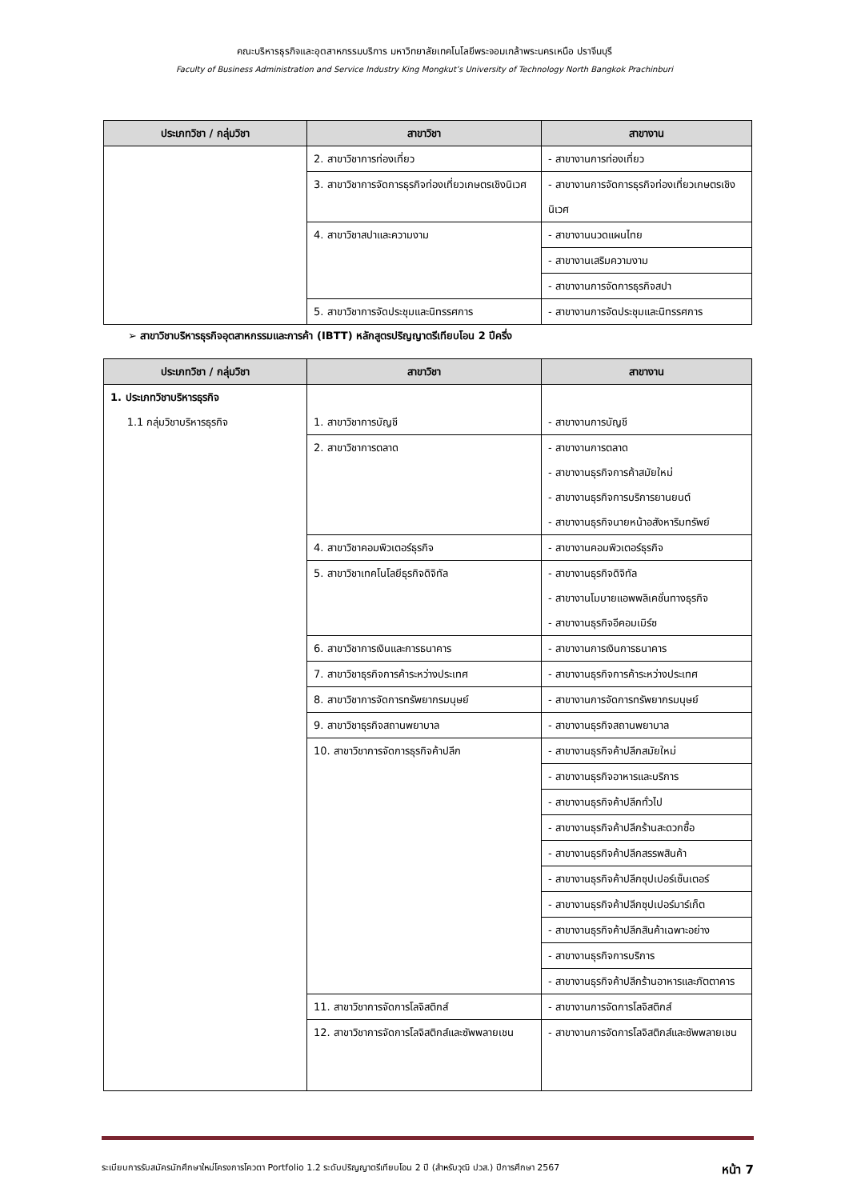คณะบริหารธุรกิจและอุตสาหกรรมบริการ มหาวิทยาลัยเทคโนโลยีพระจอมเกล้าพระนครเหนือ ปราจีนบุรี
Faculty of Business Administration and Service Industry King Mongkut’s University of Technology North Bangkok Prachinburi
| ประเภทวิชา / กลุ่มวิชา | สาขาวิชา | สาขางาน |
| --- | --- | --- |
| | 2. สาขาวิชาการท่องเที่ยว | - สาขางานการท่องเที่ยว |
| | 3. สาขาวิชาการจัดการธุรกิจท่องเที่ยวเกษตรเชิงนิเวศ | - สาขางานการจัดการธุรกิจท่องเที่ยวเกษตรเชิงนิเวศ |
| | 4. สาขาวิชาสปาและความงาม | - สาขางานนวดแผนไทย |
| | | - สาขางานเสริมความงาม |
| | | - สาขางานการจัดการธุรกิจสปา |
| | 5. สาขาวิชาการจัดประชุมและนิทรรศการ | - สาขางานการจัดประชุมและนิทรรศการ |
➢ สาขาวิชาบริหารธุรกิจอุตสาหกรรมและการค้า (IBTT) หลักสูตรปริญญาตรีเทียบโอน 2 ปีครึ่ง
| ประเภทวิชา / กลุ่มวิชา | สาขาวิชา | สาขางาน |
| --- | --- | --- |
| 1. ประเภทวิชาบริหารธุรกิจ 1.1 กลุ่มวิชาบริหารธุรกิจ | 1. สาขาวิชาการบัญชี | - สาขางานการบัญชี |
| | 2. สาขาวิชาการตลาด | - สาขางานการตลาด - สาขางานธุรกิจการค้าสมัยใหม่ - สาขางานธุรกิจการบริการยานยนต์ - สาขางานธุรกิจนายหน้าอสังหาริมทรัพย์ |
| | 4. สาขาวิชาคอมพิวเตอร์ธุรกิจ | - สาขางานคอมพิวเตอร์ธุรกิจ |
| | 5. สาขาวิชาเทคโนโลยีธุรกิจดิจิทัล | - สาขางานธุรกิจดิจิทัล - สาขางานโมบายแอพพลิเคชั่นทางธุรกิจ - สาขางานธุรกิจอีคอมเมิร์ซ |
| | 6. สาขาวิชาการเงินและการธนาคาร | - สาขางานการเงินการธนาคาร |
| | 7. สาขาวิชาธุรกิจการค้าระหว่างประเทศ | - สาขางานธุรกิจการค้าระหว่างประเทศ |
| | 8. สาขาวิชาการจัดการทรัพยากรมนุษย์ | - สาขางานการจัดการทรัพยากรมนุษย์ |
| | 9. สาขาวิชาธุรกิจสถานพยาบาล | - สาขางานธุรกิจสถานพยาบาล |
| | 10. สาขาวิชาการจัดการธุรกิจค้าปลีก | - สาขางานธุรกิจค้าปลีกสมัยใหม่ |
| | | - สาขางานธุรกิจอาหารและบริการ |
| | | - สาขางานธุรกิจค้าปลีกทั่วไป |
| | | - สาขางานธุรกิจค้าปลีกร้านสะดวกซื้อ |
| | | - สาขางานธุรกิจค้าปลีกสรรพสินค้า |
| | | - สาขางานธุรกิจค้าปลีกซุปเปอร์เซ็นเตอร์ |
| | | - สาขางานธุรกิจค้าปลีกซุปเปอร์มาร์เก็ต |
| | | - สาขางานธุรกิจค้าปลีกสินค้าเฉพาะอย่าง |
| | | - สาขางานธุรกิจการบริการ |
| | | - สาขางานธุรกิจค้าปลีกร้านอาหารและภัตตาคาร |
| | 11. สาขาวิชาการจัดการโลจิสติกส์ | - สาขางานการจัดการโลจิสติกส์ |
| | 12. สาขาวิชาการจัดการโลจิสติกส์และซัพพลายเชน | - สาขางานการจัดการโลจิสติกส์และซัพพลายเชน |
ระเบียบการรับสมัครนักศึกษาใหม่โครงการโควตา Portfolio 1.2 ระดับปริญญาตรีเทียบโอน 2 ปี (สำหรับวุฒิ ปวส.) ปีการศึกษา 2567 หน้า 7